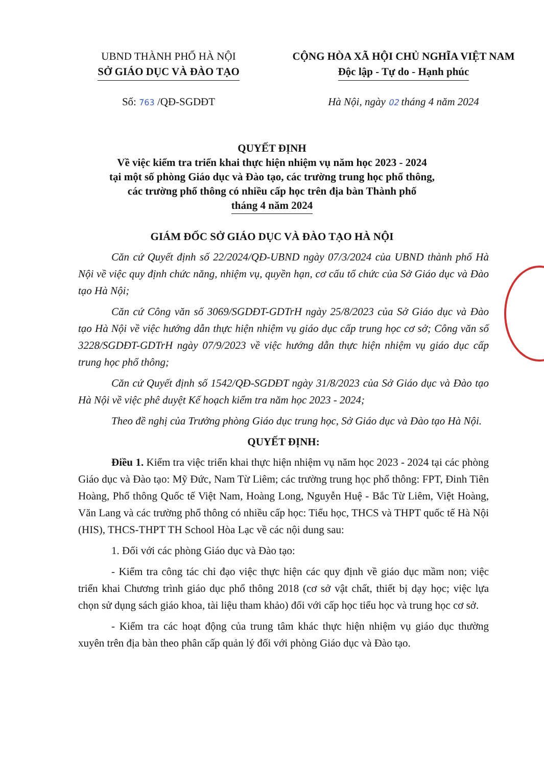UBND THÀNH PHỐ HÀ NỘI
SỞ GIÁO DỤC VÀ ĐÀO TẠO
CỘNG HÒA XÃ HỘI CHỦ NGHĨA VIỆT NAM
Độc lập - Tự do - Hạnh phúc
Số: 763 /QĐ-SGDĐT Hà Nội, ngày 02 tháng 4 năm 2024
QUYẾT ĐỊNH
Về việc kiểm tra triển khai thực hiện nhiệm vụ năm học 2023 - 2024
tại một số phòng Giáo dục và Đào tạo, các trường trung học phổ thông,
các trường phổ thông có nhiều cấp học trên địa bàn Thành phố
tháng 4 năm 2024
GIÁM ĐỐC SỞ GIÁO DỤC VÀ ĐÀO TẠO HÀ NỘI
Căn cứ Quyết định số 22/2024/QĐ-UBND ngày 07/3/2024 của UBND thành phố Hà Nội về việc quy định chức năng, nhiệm vụ, quyền hạn, cơ cấu tổ chức của Sở Giáo dục và Đào tạo Hà Nội;
Căn cứ Công văn số 3069/SGDĐT-GDTrH ngày 25/8/2023 của Sở Giáo dục và Đào tạo Hà Nội về việc hướng dẫn thực hiện nhiệm vụ giáo dục cấp trung học cơ sở; Công văn số 3228/SGDĐT-GDTrH ngày 07/9/2023 về việc hướng dẫn thực hiện nhiệm vụ giáo dục cấp trung học phổ thông;
Căn cứ Quyết định số 1542/QĐ-SGDĐT ngày 31/8/2023 của Sở Giáo dục và Đào tạo Hà Nội về việc phê duyệt Kế hoạch kiểm tra năm học 2023 - 2024;
Theo đề nghị của Trưởng phòng Giáo dục trung học, Sở Giáo dục và Đào tạo Hà Nội.
QUYẾT ĐỊNH:
Điều 1. Kiểm tra việc triển khai thực hiện nhiệm vụ năm học 2023 - 2024 tại các phòng Giáo dục và Đào tạo: Mỹ Đức, Nam Từ Liêm; các trường trung học phổ thông: FPT, Đinh Tiên Hoàng, Phổ thông Quốc tế Việt Nam, Hoàng Long, Nguyễn Huệ - Bắc Từ Liêm, Việt Hoàng, Văn Lang và các trường phổ thông có nhiều cấp học: Tiểu học, THCS và THPT quốc tế Hà Nội (HIS), THCS-THPT TH School Hòa Lạc về các nội dung sau:
1. Đối với các phòng Giáo dục và Đào tạo:
- Kiểm tra công tác chỉ đạo việc thực hiện các quy định về giáo dục mầm non; việc triển khai Chương trình giáo dục phổ thông 2018 (cơ sở vật chất, thiết bị dạy học; việc lựa chọn sử dụng sách giáo khoa, tài liệu tham khảo) đối với cấp học tiểu học và trung học cơ sở.
- Kiểm tra các hoạt động của trung tâm khác thực hiện nhiệm vụ giáo dục thường xuyên trên địa bàn theo phân cấp quản lý đối với phòng Giáo dục và Đào tạo.